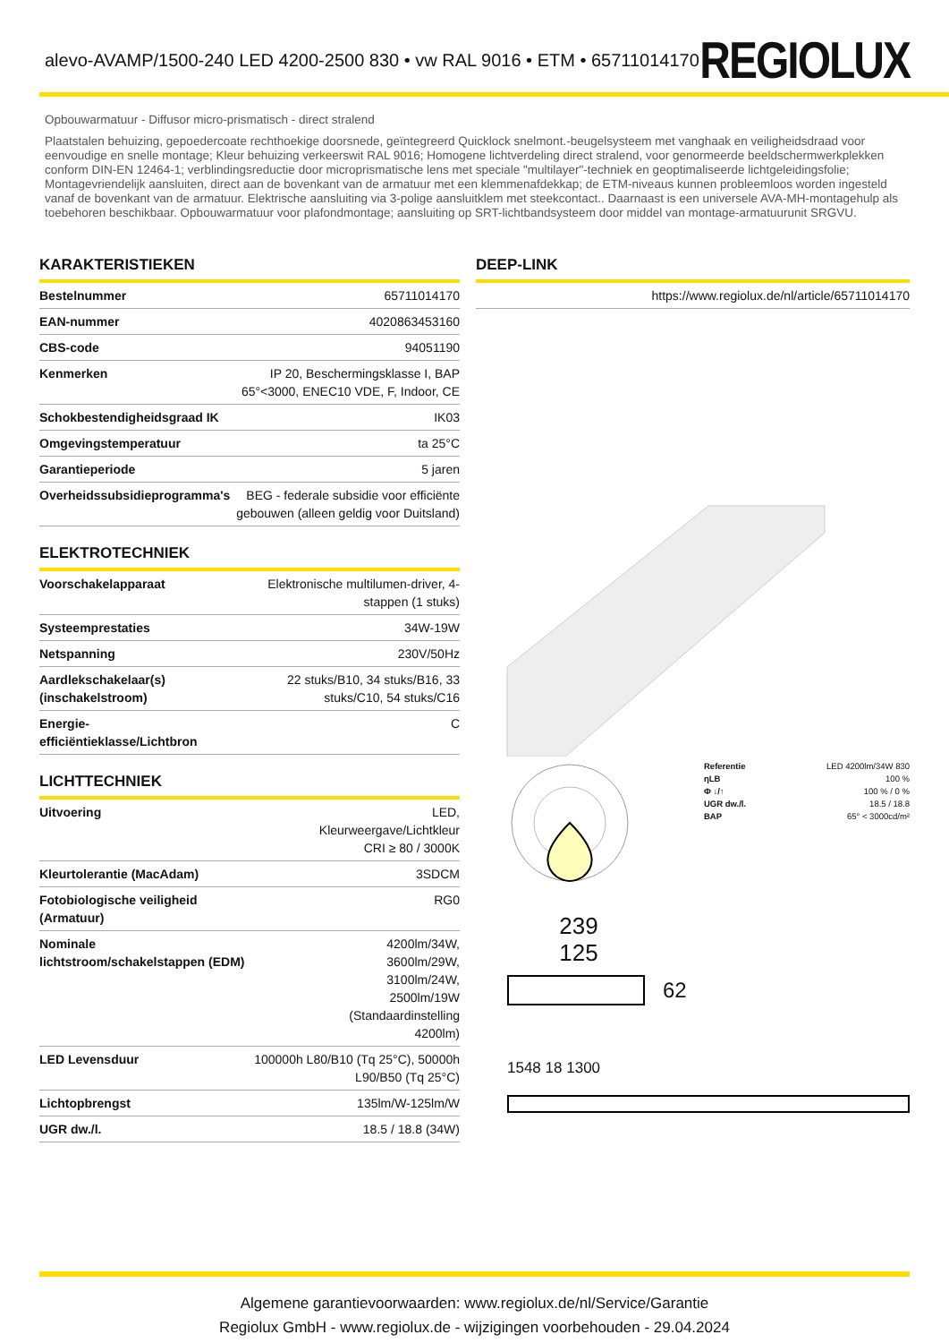alevo-AVAMP/1500-240 LED 4200-2500 830 • vw RAL 9016 • ETM • 65711014170
REGIOLUX
Opbouwarmatuur - Diffusor micro-prismatisch - direct stralend
Plaatstalen behuizing, gepoedercoate rechthoekige doorsnede, geïntegreerd Quicklock snelmont.-beugelsysteem met vanghaak en veiligheidsdraad voor eenvoudige en snelle montage; Kleur behuizing verkeerswit RAL 9016; Homogene lichtverdeling direct stralend, voor genormeerde beeldschermwerkplekken conform DIN-EN 12464-1; verblindingsreductie door microprismatische lens met speciale "multilayer"-techniek en geoptimaliseerde lichtgeleidingsfolie; Montagevriendelijk aansluiten, direct aan de bovenkant van de armatuur met een klemmenafdekkap; de ETM-niveaus kunnen probleemloos worden ingesteld vanaf de bovenkant van de armatuur. Elektrische aansluiting via 3-polige aansluitklem met steekcontact.. Daarnaast is een universele AVA-MH-montagehulp als toebehoren beschikbaar. Opbouwarmatuur voor plafondmontage; aansluiting op SRT-lichtbandsysteem door middel van montage-armatuurunit SRGVU.
KARAKTERISTIEKEN
| Bestelnummer | 65711014170 |
| EAN-nummer | 4020863453160 |
| CBS-code | 94051190 |
| Kenmerken | IP 20, Beschermingsklasse I, BAP 65°<3000, ENEC10 VDE, F, Indoor, CE |
| Schokbestendigheidsgraad IK | IK03 |
| Omgevingstemperatuur | ta 25°C |
| Garantieperiode | 5 jaren |
| Overheidssubsidieprogramma's | BEG - federale subsidie voor efficiënte gebouwen (alleen geldig voor Duitsland) |
ELEKTROTECHNIEK
| Voorschakelapparaat | Elektronische multilumen-driver, 4-stappen (1 stuks) |
| Systeemprestaties | 34W-19W |
| Netspanning | 230V/50Hz |
| Aardlekschakelaar(s) (inschakelstroom) | 22 stuks/B10, 34 stuks/B16, 33 stuks/C10, 54 stuks/C16 |
| Energie-efficiëntieklasse/Lichtbron | C |
LICHTTECHNIEK
| Uitvoering | LED, Kleurweergave/Lichtkleur CRI ≥ 80 / 3000K |
| Kleurtolerantie (MacAdam) | 3SDCM |
| Fotobiologische veiligheid (Armatuur) | RG0 |
| Nominale lichtstroom/schakelstappen (EDM) | 4200lm/34W, 3600lm/29W, 3100lm/24W, 2500lm/19W (Standaardinstelling 4200lm) |
| LED Levensduur | 100000h L80/B10 (Tq 25°C), 50000h L90/B50 (Tq 25°C) |
| Lichtopbrengst | 135lm/W-125lm/W |
| UGR dw./l. | 18.5 / 18.8 (34W) |
DEEP-LINK
| https://www.regiolux.de/nl/article/65711014170 |
| Referentie | LED 4200lm/34W 830 |
| ηLB | 100 % |
| Φ ↓/↑ | 100 % / 0 % |
| UGR dw./l. | 18.5 / 18.8 |
| BAP | 65° < 3000cd/m² |
239
125
62
1548 18 1300
Algemene garantievoorwaarden: www.regiolux.de/nl/Service/Garantie
Regiolux GmbH - www.regiolux.de - wijzigingen voorbehouden - 29.04.2024